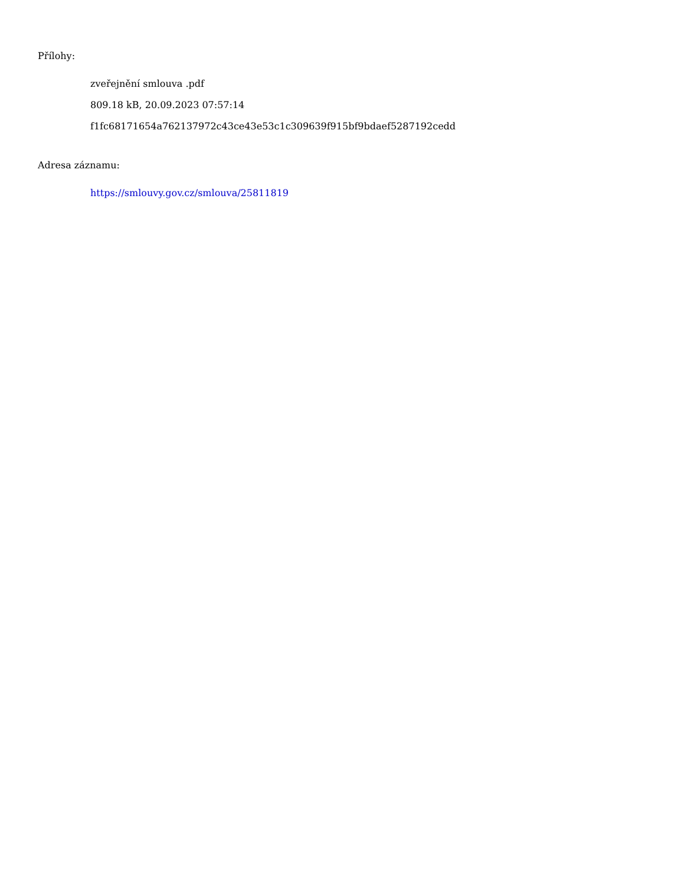Přílohy:
zveřejnění smlouva .pdf
809.18 kB, 20.09.2023 07:57:14
f1fc68171654a762137972c43ce43e53c1c309639f915bf9bdaef5287192cedd
Adresa záznamu:
https://smlouvy.gov.cz/smlouva/25811819